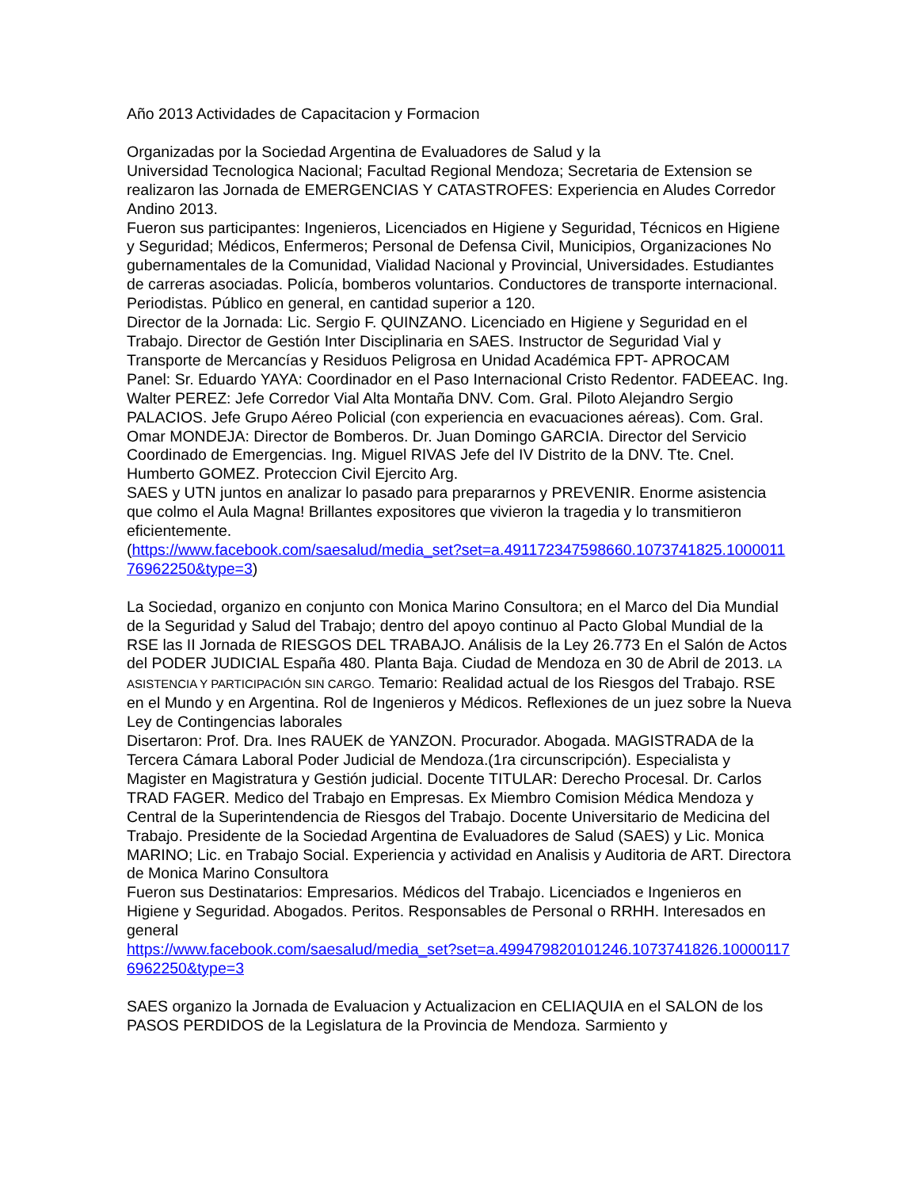Año 2013 Actividades de Capacitacion y Formacion
Organizadas por la Sociedad Argentina de Evaluadores de Salud y la
Universidad Tecnologica Nacional; Facultad Regional Mendoza; Secretaria de Extension se realizaron las Jornada de EMERGENCIAS Y CATASTROFES: Experiencia en Aludes Corredor Andino 2013.
Fueron sus participantes: Ingenieros, Licenciados en Higiene y Seguridad, Técnicos en Higiene y Seguridad; Médicos, Enfermeros; Personal de Defensa Civil, Municipios, Organizaciones No gubernamentales de la Comunidad, Vialidad Nacional y Provincial, Universidades. Estudiantes de carreras asociadas. Policía, bomberos voluntarios. Conductores de transporte internacional. Periodistas. Público en general, en cantidad superior a 120.
Director de la Jornada: Lic. Sergio F. QUINZANO. Licenciado en Higiene y Seguridad en el Trabajo. Director de Gestión Inter Disciplinaria en SAES. Instructor de Seguridad Vial y Transporte de Mercancías y Residuos Peligrosa en Unidad Académica FPT- APROCAM
Panel: Sr. Eduardo YAYA: Coordinador en el Paso Internacional Cristo Redentor. FADEEAC. Ing. Walter PEREZ: Jefe Corredor Vial Alta Montaña DNV. Com. Gral. Piloto Alejandro Sergio PALACIOS. Jefe Grupo Aéreo Policial (con experiencia en evacuaciones aéreas). Com. Gral. Omar MONDEJA: Director de Bomberos. Dr. Juan Domingo GARCIA. Director del Servicio Coordinado de Emergencias. Ing. Miguel RIVAS Jefe del IV Distrito de la DNV. Tte. Cnel. Humberto GOMEZ. Proteccion Civil Ejercito Arg.
SAES y UTN juntos en analizar lo pasado para prepararnos y PREVENIR. Enorme asistencia que colmo el Aula Magna! Brillantes expositores que vivieron la tragedia y lo transmitieron eficientemente.
(https://www.facebook.com/saesalud/media_set?set=a.491172347598660.1073741825.100001176962250&type=3)
La Sociedad, organizo en conjunto con Monica Marino Consultora; en el Marco del Dia Mundial de la Seguridad y Salud del Trabajo; dentro del apoyo continuo al Pacto Global Mundial de la RSE las II Jornada de RIESGOS DEL TRABAJO. Análisis de la Ley 26.773 En el Salón de Actos del PODER JUDICIAL España 480. Planta Baja. Ciudad de Mendoza en 30 de Abril de 2013. LA ASISTENCIA Y PARTICIPACIÓN SIN CARGO. Temario: Realidad actual de los Riesgos del Trabajo. RSE en el Mundo y en Argentina. Rol de Ingenieros y Médicos. Reflexiones de un juez sobre la Nueva Ley de Contingencias laborales
Disertaron: Prof. Dra. Ines RAUEK de YANZON. Procurador. Abogada. MAGISTRADA de la Tercera Cámara Laboral Poder Judicial de Mendoza.(1ra circunscripción). Especialista y Magister en Magistratura y Gestión judicial. Docente TITULAR: Derecho Procesal. Dr. Carlos TRAD FAGER. Medico del Trabajo en Empresas. Ex Miembro Comision Médica Mendoza y Central de la Superintendencia de Riesgos del Trabajo. Docente Universitario de Medicina del Trabajo. Presidente de la Sociedad Argentina de Evaluadores de Salud (SAES) y Lic. Monica MARINO; Lic. en Trabajo Social. Experiencia y actividad en Analisis y Auditoria de ART. Directora de Monica Marino Consultora
Fueron sus Destinatarios: Empresarios. Médicos del Trabajo. Licenciados e Ingenieros en Higiene y Seguridad. Abogados. Peritos. Responsables de Personal o RRHH. Interesados en general
https://www.facebook.com/saesalud/media_set?set=a.499479820101246.1073741826.100001176962250&type=3
SAES organizo la Jornada de Evaluacion y Actualizacion en CELIAQUIA en el SALON de los PASOS PERDIDOS de la Legislatura de la Provincia de Mendoza. Sarmiento y